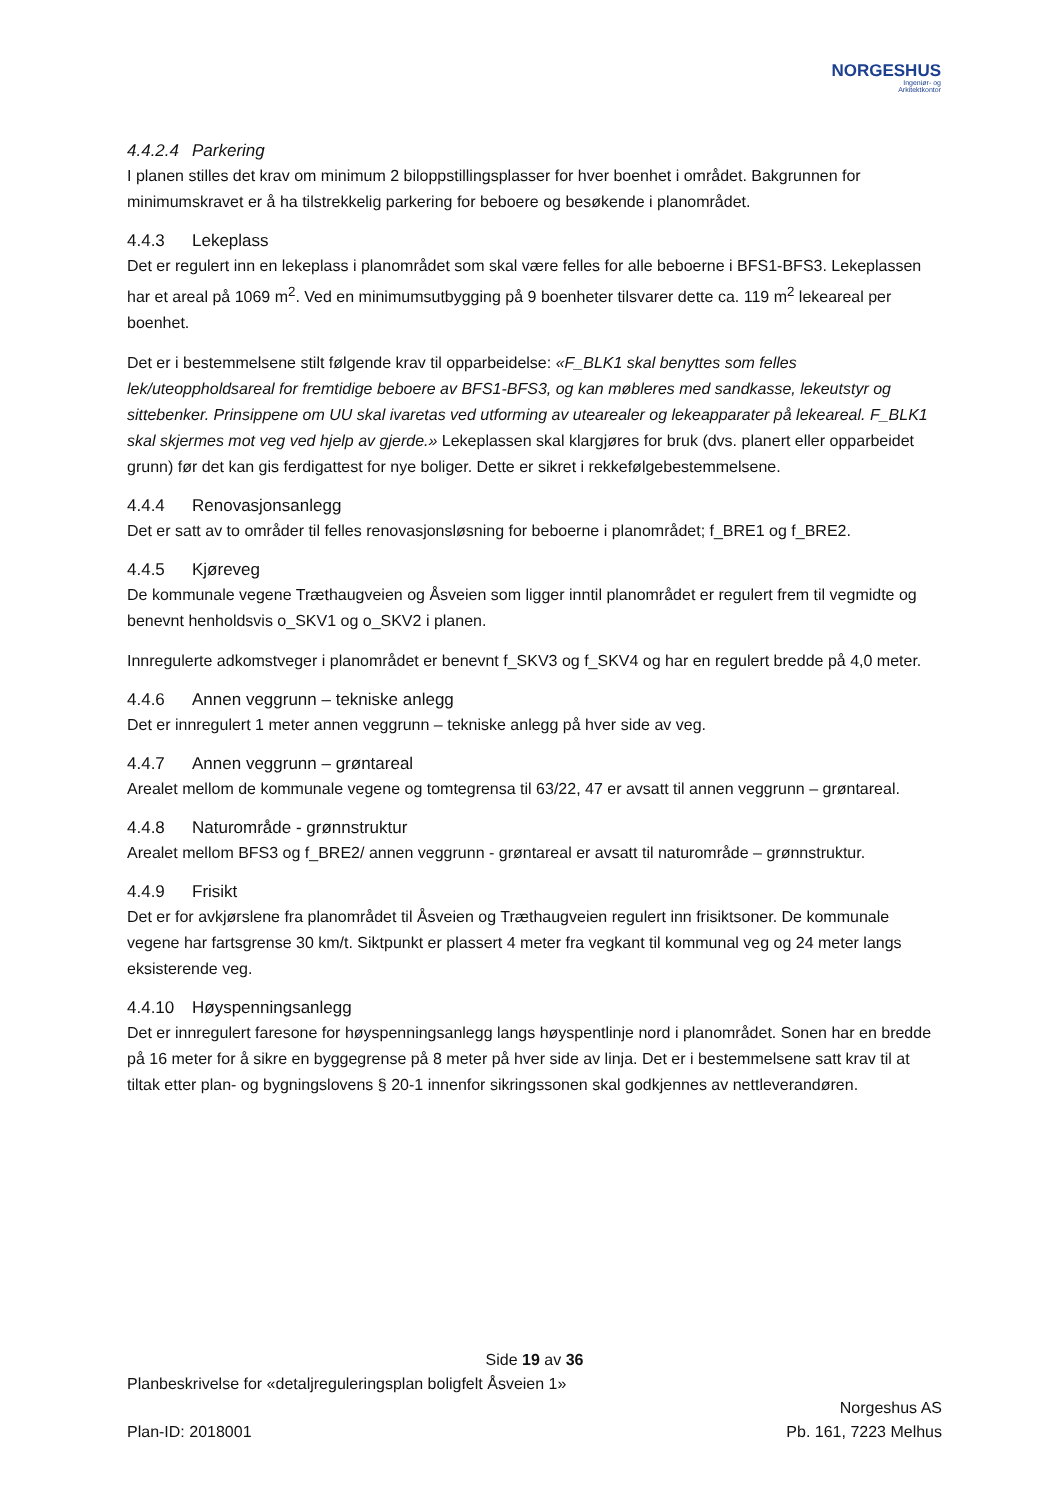NORGESHUS
Ingeniør- og
Arkitektkontor
4.4.2.4 Parkering
I planen stilles det krav om minimum 2 biloppstillingsplasser for hver boenhet i området. Bakgrunnen for minimumskravet er å ha tilstrekkelig parkering for beboere og besøkende i planområdet.
4.4.3 Lekeplass
Det er regulert inn en lekeplass i planområdet som skal være felles for alle beboerne i BFS1-BFS3. Lekeplassen har et areal på 1069 m<sup>2</sup>. Ved en minimumsutbygging på 9 boenheter tilsvarer dette ca. 119 m<sup>2</sup> lekeareal per boenhet.
Det er i bestemmelsene stilt følgende krav til opparbeidelse: «F_BLK1 skal benyttes som felles lek/uteoppholdsareal for fremtidige beboere av BFS1-BFS3, og kan møbleres med sandkasse, lekeutstyr og sittebenker. Prinsippene om UU skal ivaretas ved utforming av utearealer og lekeapparater på lekeareal. F_BLK1 skal skjermes mot veg ved hjelp av gjerde.» Lekeplassen skal klargjøres for bruk (dvs. planert eller opparbeidet grunn) før det kan gis ferdigattest for nye boliger. Dette er sikret i rekkefølgebestemmelsene.
4.4.4 Renovasjonsanlegg
Det er satt av to områder til felles renovasjonsløsning for beboerne i planområdet; f_BRE1 og f_BRE2.
4.4.5 Kjøreveg
De kommunale vegene Træthaugveien og Åsveien som ligger inntil planområdet er regulert frem til vegmidte og benevnt henholdsvis o_SKV1 og o_SKV2 i planen.
Innregulerte adkomstveger i planområdet er benevnt f_SKV3 og f_SKV4 og har en regulert bredde på 4,0 meter.
4.4.6 Annen veggrunn – tekniske anlegg
Det er innregulert 1 meter annen veggrunn – tekniske anlegg på hver side av veg.
4.4.7 Annen veggrunn – grøntareal
Arealet mellom de kommunale vegene og tomtegrensa til 63/22, 47 er avsatt til annen veggrunn – grøntareal.
4.4.8 Naturområde - grønnstruktur
Arealet mellom BFS3 og f_BRE2/ annen veggrunn - grøntareal er avsatt til naturområde – grønnstruktur.
4.4.9 Frisikt
Det er for avkjørslene fra planområdet til Åsveien og Træthaugveien regulert inn frisiktsoner. De kommunale vegene har fartsgrense 30 km/t. Siktpunkt er plassert 4 meter fra vegkant til kommunal veg og 24 meter langs eksisterende veg.
4.4.10 Høyspenningsanlegg
Det er innregulert faresone for høyspenningsanlegg langs høyspentlinje nord i planområdet. Sonen har en bredde på 16 meter for å sikre en byggegrense på 8 meter på hver side av linja. Det er i bestemmelsene satt krav til at tiltak etter plan- og bygningslovens § 20-1 innenfor sikringssonen skal godkjennes av nettleverandøren.
Side 19 av 36
Planbeskrivelse for «detaljreguleringsplan boligfelt Åsveien 1»
Plan-ID: 2018001
Norgeshus AS
Pb. 161, 7223 Melhus